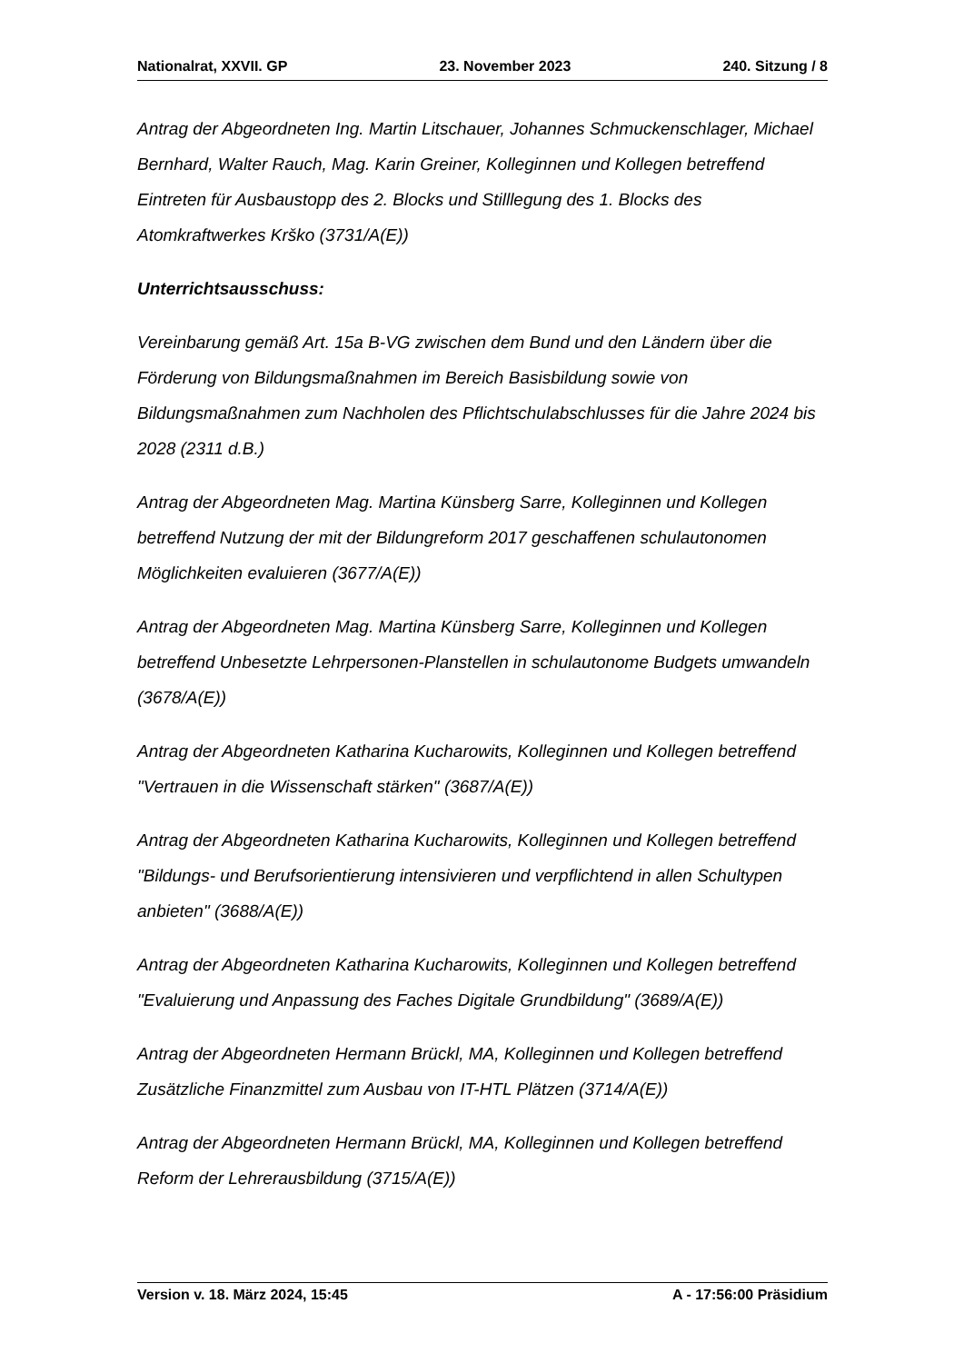Nationalrat, XXVII. GP 23. November 2023 240. Sitzung / 8
Antrag der Abgeordneten Ing. Martin Litschauer, Johannes Schmuckenschlager, Michael Bernhard, Walter Rauch, Mag. Karin Greiner, Kolleginnen und Kollegen betreffend Eintreten für Ausbaustopp des 2. Blocks und Stilllegung des 1. Blocks des Atomkraftwerkes Krško (3731/A(E))
Unterrichtsausschuss:
Vereinbarung gemäß Art. 15a B-VG zwischen dem Bund und den Ländern über die Förderung von Bildungsmaßnahmen im Bereich Basisbildung sowie von Bildungsmaßnahmen zum Nachholen des Pflichtschulabschlusses für die Jahre 2024 bis 2028 (2311 d.B.)
Antrag der Abgeordneten Mag. Martina Künsberg Sarre, Kolleginnen und Kollegen betreffend Nutzung der mit der Bildungreform 2017 geschaffenen schulautonomen Möglichkeiten evaluieren (3677/A(E))
Antrag der Abgeordneten Mag. Martina Künsberg Sarre, Kolleginnen und Kollegen betreffend Unbesetzte Lehrpersonen-Planstellen in schulautonome Budgets umwandeln (3678/A(E))
Antrag der Abgeordneten Katharina Kucharowits, Kolleginnen und Kollegen betreffend "Vertrauen in die Wissenschaft stärken" (3687/A(E))
Antrag der Abgeordneten Katharina Kucharowits, Kolleginnen und Kollegen betreffend "Bildungs- und Berufsorientierung intensivieren und verpflichtend in allen Schultypen anbieten" (3688/A(E))
Antrag der Abgeordneten Katharina Kucharowits, Kolleginnen und Kollegen betreffend "Evaluierung und Anpassung des Faches Digitale Grundbildung" (3689/A(E))
Antrag der Abgeordneten Hermann Brückl, MA, Kolleginnen und Kollegen betreffend Zusätzliche Finanzmittel zum Ausbau von IT-HTL Plätzen (3714/A(E))
Antrag der Abgeordneten Hermann Brückl, MA, Kolleginnen und Kollegen betreffend Reform der Lehrerausbildung (3715/A(E))
Version v. 18. März 2024, 15:45 A - 17:56:00 Präsidium